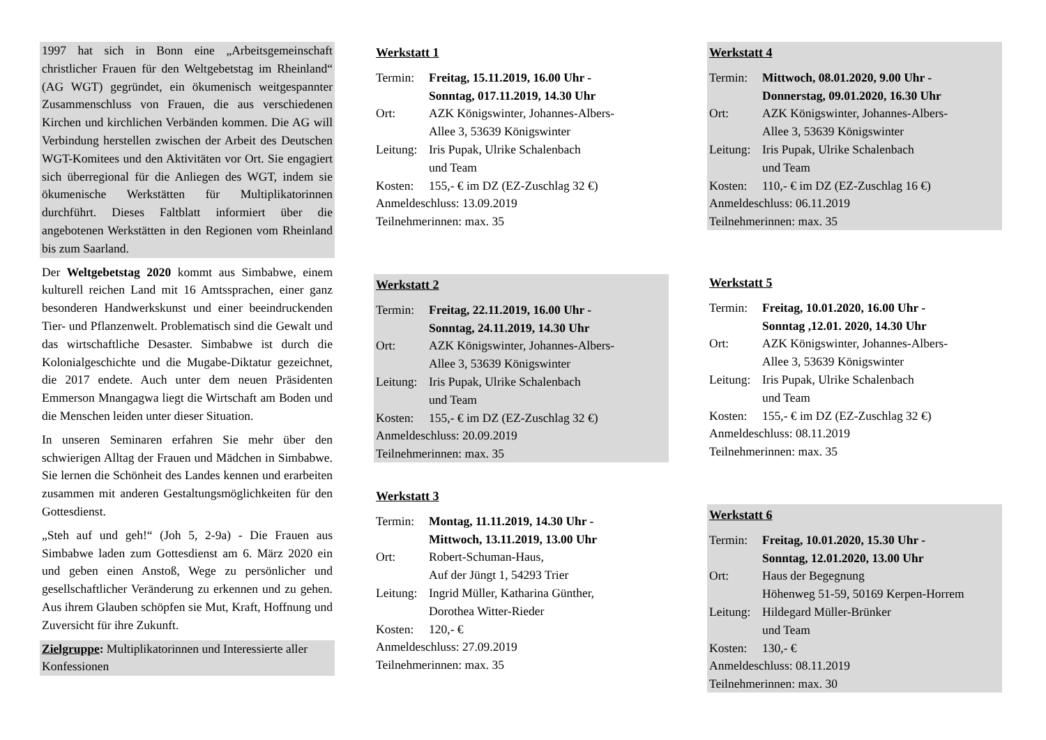1997 hat sich in Bonn eine „Arbeitsgemeinschaft christlicher Frauen für den Weltgebetstag im Rheinland“ (AG WGT) gegründet, ein ökumenisch weitgespannter Zusammenschluss von Frauen, die aus verschiedenen Kirchen und kirchlichen Verbänden kommen. Die AG will Verbindung herstellen zwischen der Arbeit des Deutschen WGT-Komitees und den Aktivitäten vor Ort. Sie engagiert sich überregional für die Anliegen des WGT, indem sie ökumenische Werkstätten für Multiplikatorinnen durchführt. Dieses Faltblatt informiert über die angebotenen Werkstätten in den Regionen vom Rheinland bis zum Saarland.
Der Weltgebetstag 2020 kommt aus Simbabwe, einem kulturell reichen Land mit 16 Amtssprachen, einer ganz besonderen Handwerkskunst und einer beeindruckenden Tier- und Pflanzenwelt. Problematisch sind die Gewalt und das wirtschaftliche Desaster. Simbabwe ist durch die Kolonialgeschichte und die Mugabe-Diktatur gezeichnet, die 2017 endete. Auch unter dem neuen Präsidenten Emmerson Mnangagwa liegt die Wirtschaft am Boden und die Menschen leiden unter dieser Situation.
In unseren Seminaren erfahren Sie mehr über den schwierigen Alltag der Frauen und Mädchen in Simbabwe. Sie lernen die Schönheit des Landes kennen und erarbeiten zusammen mit anderen Gestaltungsmöglichkeiten für den Gottesdienst.
„Steh auf und geh!“ (Joh 5, 2-9a) - Die Frauen aus Simbabwe laden zum Gottesdienst am 6. März 2020 ein und geben einen Anstoß, Wege zu persönlicher und gesellschaftlicher Veränderung zu erkennen und zu gehen. Aus ihrem Glauben schöpfen sie Mut, Kraft, Hoffnung und Zuversicht für ihre Zukunft.
Zielgruppe: Multiplikatorinnen und Interessierte aller Konfessionen
Werkstatt 1
Termin: Freitag, 15.11.2019, 16.00 Uhr -
Sonntag, 017.11.2019, 14.30 Uhr
Ort: AZK Königswinter, Johannes-Albers-
Allee 3, 53639 Königswinter
Leitung: Iris Pupak, Ulrike Schalenbach
und Team
Kosten: 155,- € im DZ (EZ-Zuschlag 32 €)
Anmeldeschluss: 13.09.2019
Teilnehmerinnen: max. 35
Werkstatt 2
Termin: Freitag, 22.11.2019, 16.00 Uhr -
Sonntag, 24.11.2019, 14.30 Uhr
Ort: AZK Königswinter, Johannes-Albers-
Allee 3, 53639 Königswinter
Leitung: Iris Pupak, Ulrike Schalenbach
und Team
Kosten: 155,- € im DZ (EZ-Zuschlag 32 €)
Anmeldeschluss: 20.09.2019
Teilnehmerinnen: max. 35
Werkstatt 3
Termin: Montag, 11.11.2019, 14.30 Uhr -
Mittwoch, 13.11.2019, 13.00 Uhr
Ort: Robert-Schuman-Haus,
Auf der Jüngt 1, 54293 Trier
Leitung: Ingrid Müller, Katharina Günther,
Dorothea Witter-Rieder
Kosten: 120,- €
Anmeldeschluss: 27.09.2019
Teilnehmerinnen: max. 35
Werkstatt 4
Termin: Mittwoch, 08.01.2020, 9.00 Uhr -
Donnerstag, 09.01.2020, 16.30 Uhr
Ort: AZK Königswinter, Johannes-Albers-
Allee 3, 53639 Königswinter
Leitung: Iris Pupak, Ulrike Schalenbach
und Team
Kosten: 110,- € im DZ (EZ-Zuschlag 16 €)
Anmeldeschluss: 06.11.2019
Teilnehmerinnen: max. 35
Werkstatt 5
Termin: Freitag, 10.01.2020, 16.00 Uhr -
Sonntag ,12.01. 2020, 14.30 Uhr
Ort: AZK Königswinter, Johannes-Albers-
Allee 3, 53639 Königswinter
Leitung: Iris Pupak, Ulrike Schalenbach
und Team
Kosten: 155,- € im DZ (EZ-Zuschlag 32 €)
Anmeldeschluss: 08.11.2019
Teilnehmerinnen: max. 35
Werkstatt 6
Termin: Freitag, 10.01.2020, 15.30 Uhr -
Sonntag, 12.01.2020, 13.00 Uhr
Ort: Haus der Begegnung
Höhenweg 51-59, 50169 Kerpen-Horrem
Leitung: Hildegard Müller-Brünker
und Team
Kosten: 130,- €
Anmeldeschluss: 08.11.2019
Teilnehmerinnen: max. 30